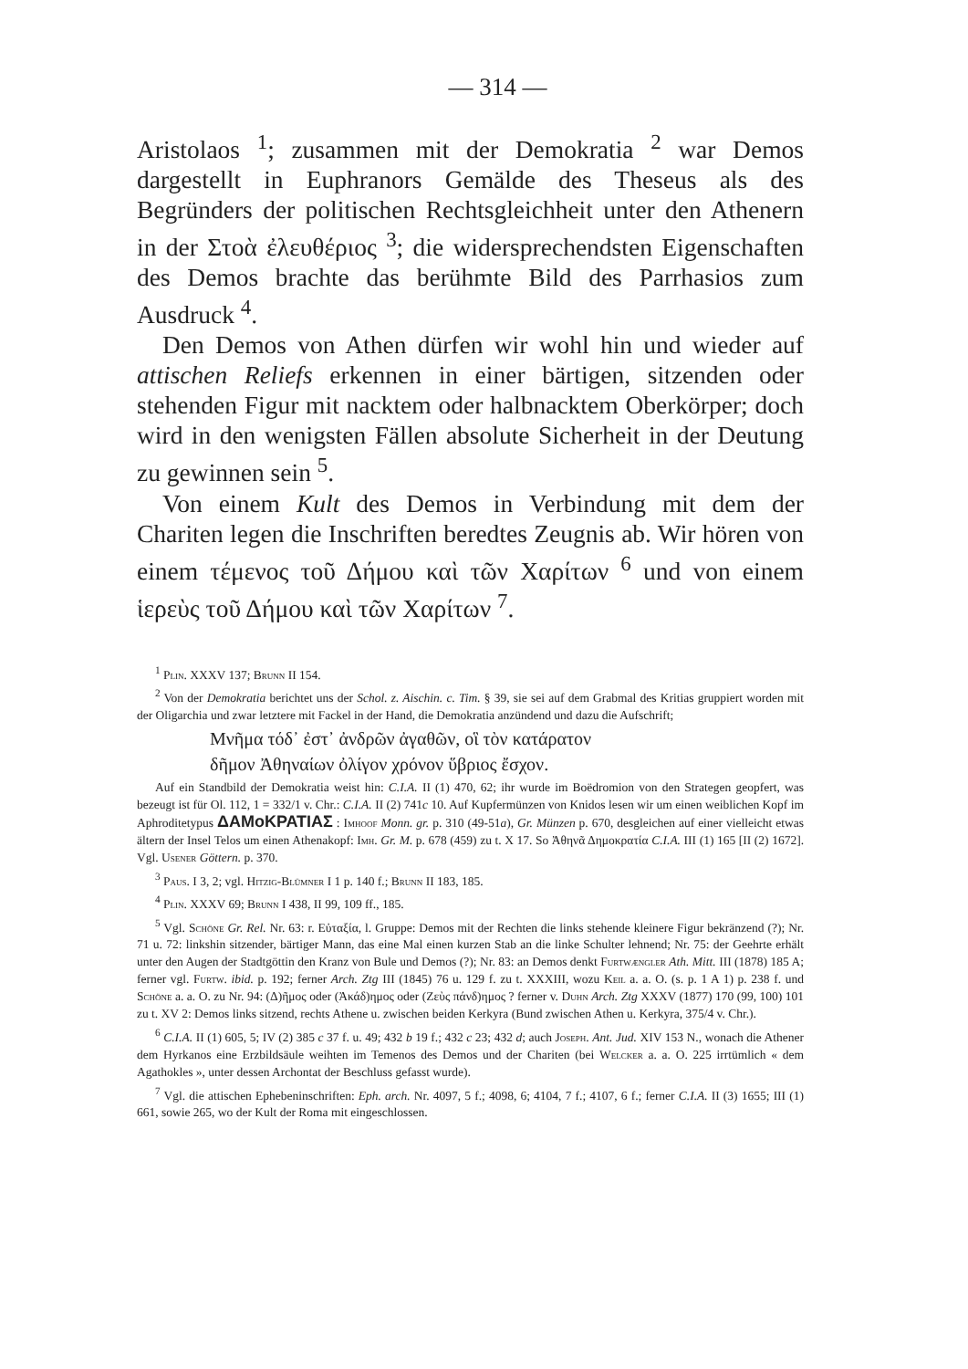— 314 —
Aristolaos <sup>1</sup>; zusammen mit der Demokratia <sup>2</sup> war Demos dargestellt in Euphranors Gemälde des Theseus als des Begründers der politischen Rechtsgleichheit unter den Athenern in der Στοὰ ἐλευθέριος <sup>3</sup>; die widersprechendsten Eigenschaften des Demos brachte das berühmte Bild des Parrhasios zum Ausdruck <sup>4</sup>.
Den Demos von Athen dürfen wir wohl hin und wieder auf attischen Reliefs erkennen in einer bärtigen, sitzenden oder stehenden Figur mit nacktem oder halbnacktem Oberkörper; doch wird in den wenigsten Fällen absolute Sicherheit in der Deutung zu gewinnen sein <sup>5</sup>.
Von einem Kult des Demos in Verbindung mit dem der Chariten legen die Inschriften beredtes Zeugnis ab. Wir hören von einem τέμενος τοῦ Δήμου καὶ τῶν Χαρίτων <sup>6</sup> und von einem ἱερεὺς τοῦ Δήμου καὶ τῶν Χαρίτων <sup>7</sup>.
<sup>1</sup> Plin. XXXV 137; Brunn II 154.
<sup>2</sup> Von der Demokratia berichtet uns der Schol. z. Aischin. c. Tim. § 39, sie sei auf dem Grabmal des Kritias gruppiert worden mit der Oligarchia und zwar letztere mit Fackel in der Hand, die Demokratia anzündend und dazu die Aufschrift;
Μνῆμα τόδ᾽ ἐστ᾽ ἀνδρῶν ἀγαθῶν, οἳ τὸν κατάρατον
δῆμον Ἀθηναίων ὀλίγον χρόνον ὕβριος ἔσχον.
Auf ein Standbild der Demokratia weist hin: C.I.A. II (1) 470, 62; ihr wurde im Boëdromion von den Strategen geopfert, was bezeugt ist für Ol. 112, 1 = 332/1 v. Chr.: C.I.A. II (2) 741c 10. Auf Kupfermünzen von Knidos lesen wir um einen weiblichen Kopf im Aphroditetypus ΔΑΜοΚΡΑΤΙΑΣ : Imhoof Monn. gr. p. 310 (49-51a), Gr. Münzen p. 670, desgleichen auf einer vielleicht etwas ältern der Insel Telos um einen Athenakopf: Imh. Gr. M. p. 678 (459) zu t. X 17. So Ἀθηνᾶ Δημοκρατία C.I.A. III (1) 165 [II (2) 1672]. Vgl. Usener Göttern. p. 370.
<sup>3</sup> Paus. I 3, 2; vgl. Hitzig-Blümner I 1 p. 140 f.; Brunn II 183, 185.
<sup>4</sup> Plin. XXXV 69; Brunn I 438, II 99, 109 ff., 185.
<sup>5</sup> Vgl. Schöne Gr. Rel. Nr. 63: r. Εὐταξία, l. Gruppe: Demos mit der Rechten die links stehende kleinere Figur bekränzend (?); Nr. 71 u. 72: linkshin sitzender, bärtiger Mann, das eine Mal einen kurzen Stab an die linke Schulter lehnend; Nr. 75: der Geehrte erhält unter den Augen der Stadtgöttin den Kranz von Bule und Demos (?); Nr. 83: an Demos denkt Furtwængler Ath. Mitt. III (1878) 185 A; ferner vgl. Furtw. ibid. p. 192; ferner Arch. Ztg III (1845) 76 u. 129 f. zu t. XXXIII, wozu Keil a. a. O. (s. p. 1 A 1) p. 238 f. und Schöne a. a. O. zu Nr. 94: (Δ)ῆμος oder (Ἀκάδ)ημος oder (Ζεὺς πάνδ)ημος ? ferner v. Duhn Arch. Ztg XXXV (1877) 170 (99, 100) 101 zu t. XV 2: Demos links sitzend, rechts Athene u. zwischen beiden Kerkyra (Bund zwischen Athen u. Kerkyra, 375/4 v. Chr.).
<sup>6</sup> C.I.A. II (1) 605, 5; IV (2) 385 c 37 f. u. 49; 432 b 19 f.; 432 c 23; 432 d; auch Joseph. Ant. Jud. XIV 153 N., wonach die Athener dem Hyrkanos eine Erzbildsäule weihten im Temenos des Demos und der Chariten (bei Welcker a. a. O. 225 irrtümlich « dem Agathokles », unter dessen Archontat der Beschluss gefasst wurde).
<sup>7</sup> Vgl. die attischen Ephebeninschriften: Eph. arch. Nr. 4097, 5 f.; 4098, 6; 4104, 7 f.; 4107, 6 f.; ferner C.I.A. II (3) 1655; III (1) 661, sowie 265, wo der Kult der Roma mit eingeschlossen.